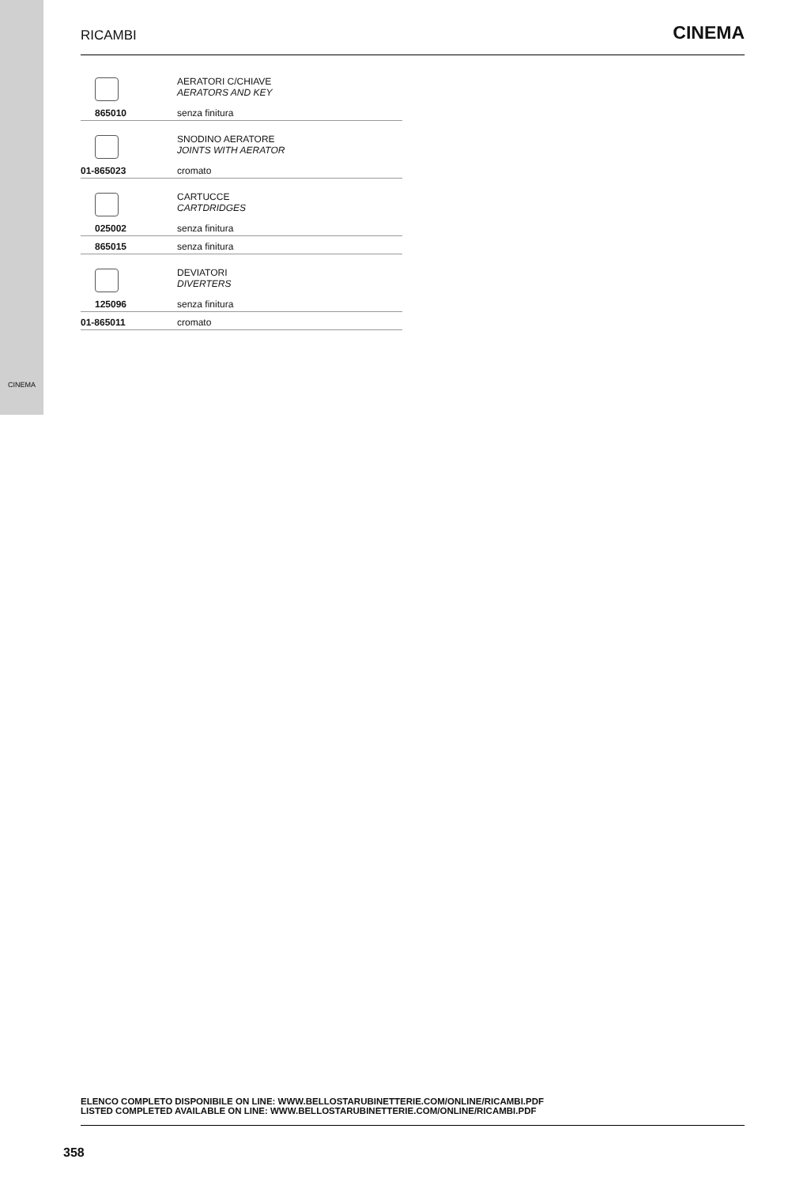CINEMA
RICAMBI
CINEMA
| | AERATORI C/CHIAVE AERATORS AND KEY |
| 865010 | senza finitura |
| | SNODINO AERATORE JOINTS WITH AERATOR |
| 01-865023 | cromato |
| | CARTUCCE CARTDRIDGES |
| 025002 | senza finitura |
| 865015 | senza finitura |
| | DEVIATORI DIVERTERS |
| 125096 | senza finitura |
| 01-865011 | cromato |
ELENCO COMPLETO DISPONIBILE ON LINE: WWW.BELLOSTARUBINETTERIE.COM/ONLINE/RICAMBI.PDF
LISTED COMPLETED AVAILABLE ON LINE: WWW.BELLOSTARUBINETTERIE.COM/ONLINE/RICAMBI.PDF
358